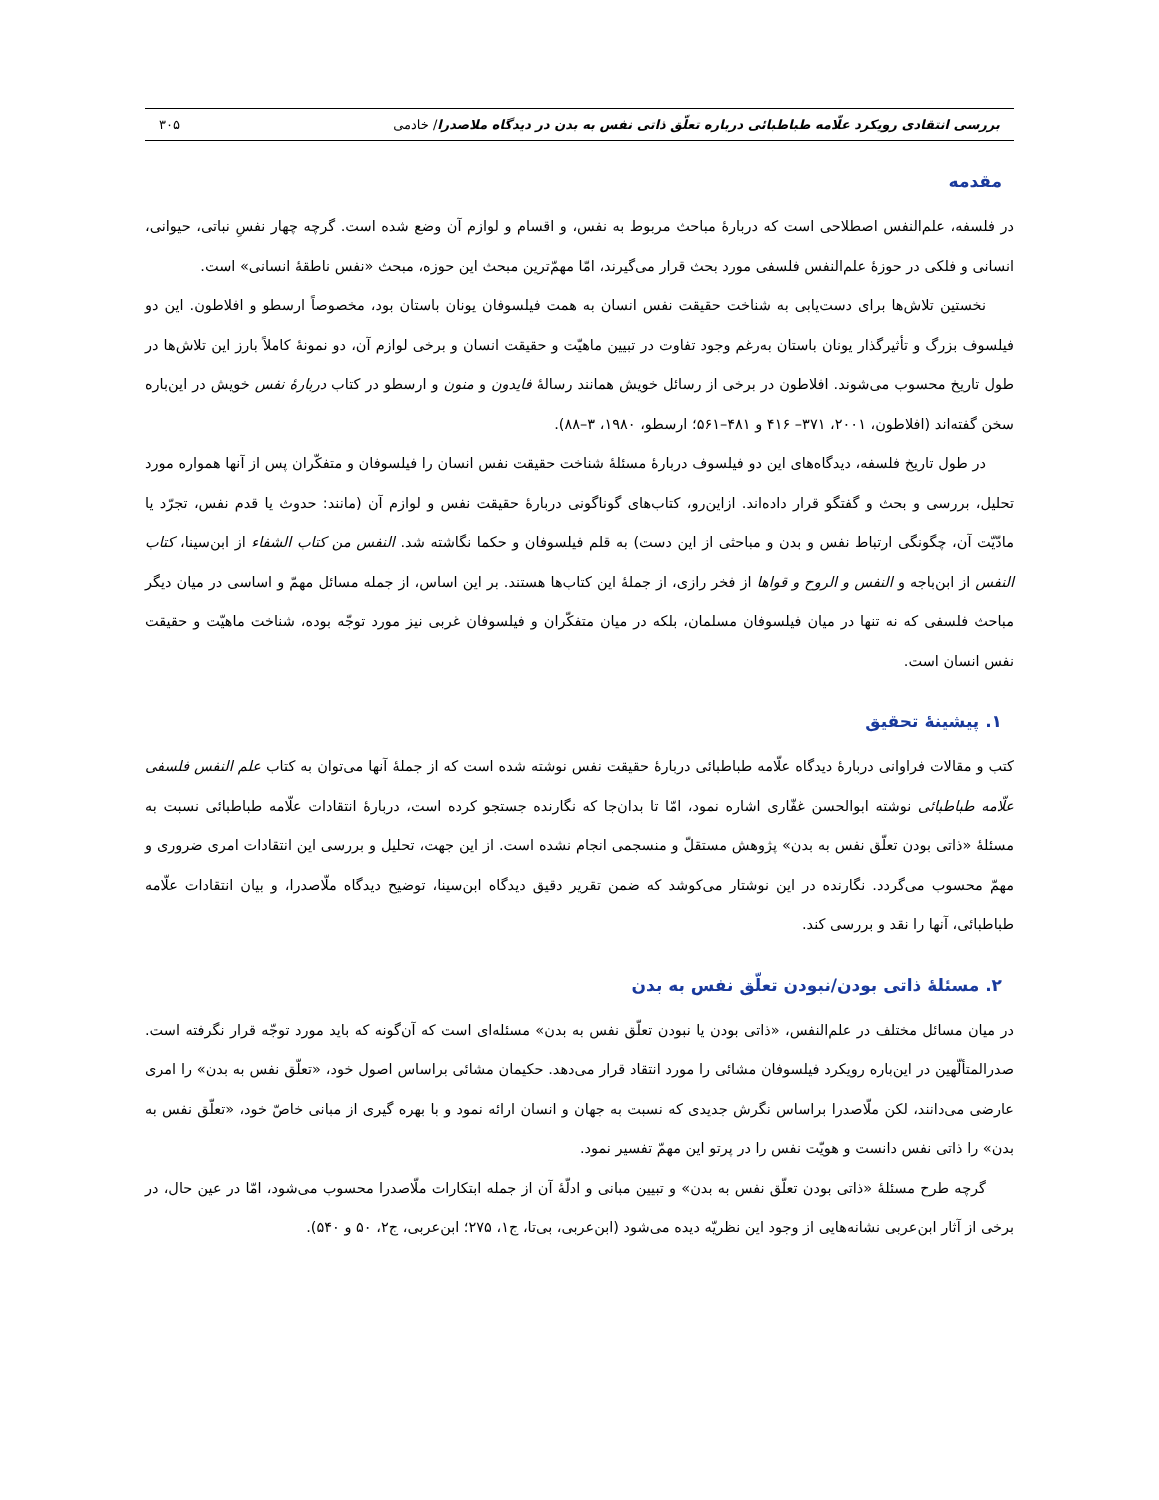بررسی انتقادی رویکرد علّامه طباطبائی درباره تعلّق ذاتی نفس به بدن در دیدگاه ملاصدرا/ خادمی ۳۰۵
مقدمه
در فلسفه، علم‌النفس اصطلاحی است که دربارۀ مباحث مربوط به نفس، و اقسام و لوازم آن وضع شده است. گرچه چهار نفسِ نباتی، حیوانی، انسانی و فلکی در حوزۀ علم‌النفس فلسفی مورد بحث قرار می‌گیرند، امّا مهم‌ّترین مبحث این حوزه، مبحث «نفس ناطقۀ انسانی» است.
نخستین تلاش‌ها برای دست‌یابی به شناخت حقیقت نفس انسان به همت فیلسوفان یونان باستان بود، مخصوصاً ارسطو و افلاطون. این دو فیلسوف بزرگ و تأثیرگذار یونان باستان به‌رغم وجود تفاوت در تبیین ماهیّت و حقیقت انسان و برخی لوازم آن، دو نمونۀ کاملاً بارز این تلاش‌ها در طول تاریخ محسوب می‌شوند. افلاطون در برخی از رسائل خویش همانند رسالۀ فایدون و منون و ارسطو در کتاب دربارۀ نفس خویش در این‌باره سخن گفته‌اند (افلاطون، ۲۰۰۱، ۳۷۱– ۴۱۶ و ۴۸۱–۵۶۱؛ ارسطو، ۱۹۸۰، ۳–۸۸).
در طول تاریخ فلسفه، دیدگاه‌های این دو فیلسوف دربارۀ مسئلۀ شناخت حقیقت نفس انسان را فیلسوفان و متفکّران پس از آنها همواره مورد تحلیل، بررسی و بحث و گفتگو قرار داده‌اند. ازاین‌رو، کتاب‌های گوناگونی دربارۀ حقیقت نفس و لوازم آن (مانند: حدوث یا قدم نفس، تجرّد یا مادّیّت آن، چگونگی ارتباط نفس و بدن و مباحثی از این دست) به قلم فیلسوفان و حکما نگاشته شد. النفس من کتاب الشفاء از ابن‌سینا، کتاب النفس از ابن‌باجه و النفس و الروح و قواها از فخر رازی، از جملۀ این کتاب‌ها هستند. بر این اساس، از جمله مسائل مهمّ و اساسی در میان دیگر مباحث فلسفی که نه تنها در میان فیلسوفان مسلمان، بلکه در میان متفکّران و فیلسوفان غربی نیز مورد توجّه بوده، شناخت ماهیّت و حقیقت نفس انسان است.
۱. پیشینۀ تحقیق
کتب و مقالات فراوانی دربارۀ دیدگاه علّامه طباطبائی دربارۀ حقیقت نفس نوشته شده است که از جملۀ آنها می‌توان به کتاب علم النفس فلسفی علّامه طباطبائی نوشته ابوالحسن غفّاری اشاره نمود، امّا تا بدان‌جا که نگارنده جستجو کرده است، دربارۀ انتقادات علّامه طباطبائی نسبت به مسئلۀ «ذاتی بودن تعلّق نفس به بدن» پژوهش مستقلّ و منسجمی انجام نشده است. از این جهت، تحلیل و بررسی این انتقادات امری ضروری و مهمّ محسوب می‌گردد. نگارنده در این نوشتار می‌کوشد که ضمن تقریر دقیق دیدگاه ابن‌سینا، توضیح دیدگاه ملّاصدرا، و بیان انتقادات علّامه طباطبائی، آنها را نقد و بررسی کند.
۲. مسئلۀ ذاتی بودن/نبودن تعلّق نفس به بدن
در میان مسائل مختلف در علم‌النفس، «ذاتی بودن یا نبودن تعلّق نفس به بدن» مسئله‌ای است که آن‌گونه که باید مورد توجّه قرار نگرفته است. صدرالمتألّهین در این‌باره رویکرد فیلسوفان مشائی را مورد انتقاد قرار می‌دهد. حکیمان مشائی براساس اصول خود، «تعلّق نفس به بدن» را امری عارضی می‌دانند، لکن ملّاصدرا براساس نگرش جدیدی که نسبت به جهان و انسان ارائه نمود و با بهره گیری از مبانی خاصّ خود، «تعلّق نفس به بدن» را ذاتی نفس دانست و هویّت نفس را در پرتو این مهمّ تفسیر نمود.
گرچه طرح مسئلۀ «ذاتی بودن تعلّق نفس به بدن» و تبیین مبانی و ادلّۀ آن از جمله ابتکارات ملّاصدرا محسوب می‌شود، امّا در عین حال، در برخی از آثار ابن‌عربی نشانه‌هایی از وجود این نظریّه دیده می‌شود (ابن‌عربی، بی‌تا، ج۱، ۲۷۵؛ ابن‌عربی، ج۲، ۵۰ و ۵۴۰).